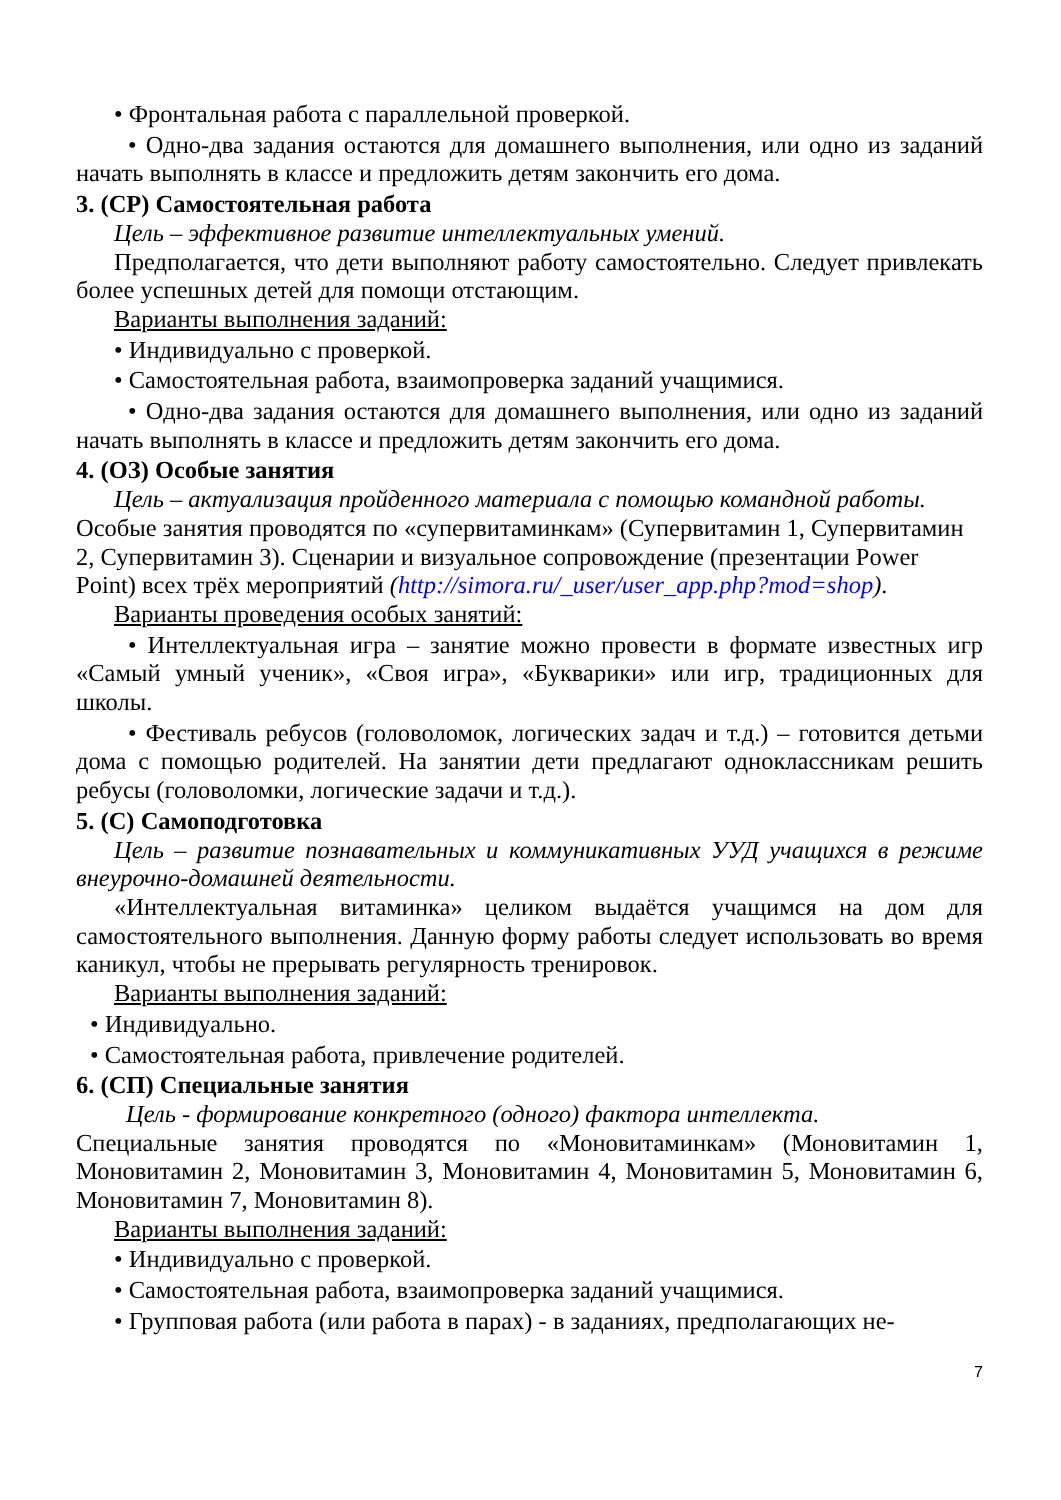• Фронтальная работа с параллельной проверкой.
• Одно-два задания остаются для домашнего выполнения, или одно из заданий начать выполнять в классе и предложить детям закончить его дома.
3. (СР) Самостоятельная работа
Цель – эффективное развитие интеллектуальных умений.
Предполагается, что дети выполняют работу самостоятельно. Следует привлекать более успешных детей для помощи отстающим.
Варианты выполнения заданий:
• Индивидуально с проверкой.
• Самостоятельная работа, взаимопроверка заданий учащимися.
• Одно-два задания остаются для домашнего выполнения, или одно из заданий начать выполнять в классе и предложить детям закончить его дома.
4. (ОЗ) Особые занятия
Цель – актуализация пройденного материала с помощью командной работы.
Особые занятия проводятся по «супервитаминкам» (Супервитамин 1, Супервитамин 2, Супервитамин 3). Сценарии и визуальное сопровождение (презентации Power Point) всех трёх мероприятий (http://simora.ru/_user/user_app.php?mod=shop).
Варианты проведения особых занятий:
• Интеллектуальная игра – занятие можно провести в формате известных игр «Самый умный ученик», «Своя игра», «Букварики» или игр, традиционных для школы.
• Фестиваль ребусов (головоломок, логических задач и т.д.) – готовится детьми дома с помощью родителей. На занятии дети предлагают одноклассникам решить ребусы (головоломки, логические задачи и т.д.).
5. (С) Самоподготовка
Цель – развитие познавательных и коммуникативных УУД учащихся в режиме внеурочно-домашней деятельности.
«Интеллектуальная витаминка» целиком выдаётся учащимся на дом для самостоятельного выполнения. Данную форму работы следует использовать во время каникул, чтобы не прерывать регулярность тренировок.
Варианты выполнения заданий:
• Индивидуально.
• Самостоятельная работа, привлечение родителей.
6. (СП) Специальные занятия
Цель - формирование конкретного (одного) фактора интеллекта.
Специальные занятия проводятся по «Моновитаминкам» (Моновитамин 1, Моновитамин 2, Моновитамин 3, Моновитамин 4, Моновитамин 5, Моновитамин 6, Моновитамин 7, Моновитамин 8).
Варианты выполнения заданий:
• Индивидуально с проверкой.
• Самостоятельная работа, взаимопроверка заданий учащимися.
• Групповая работа (или работа в парах) - в заданиях, предполагающих не-
7